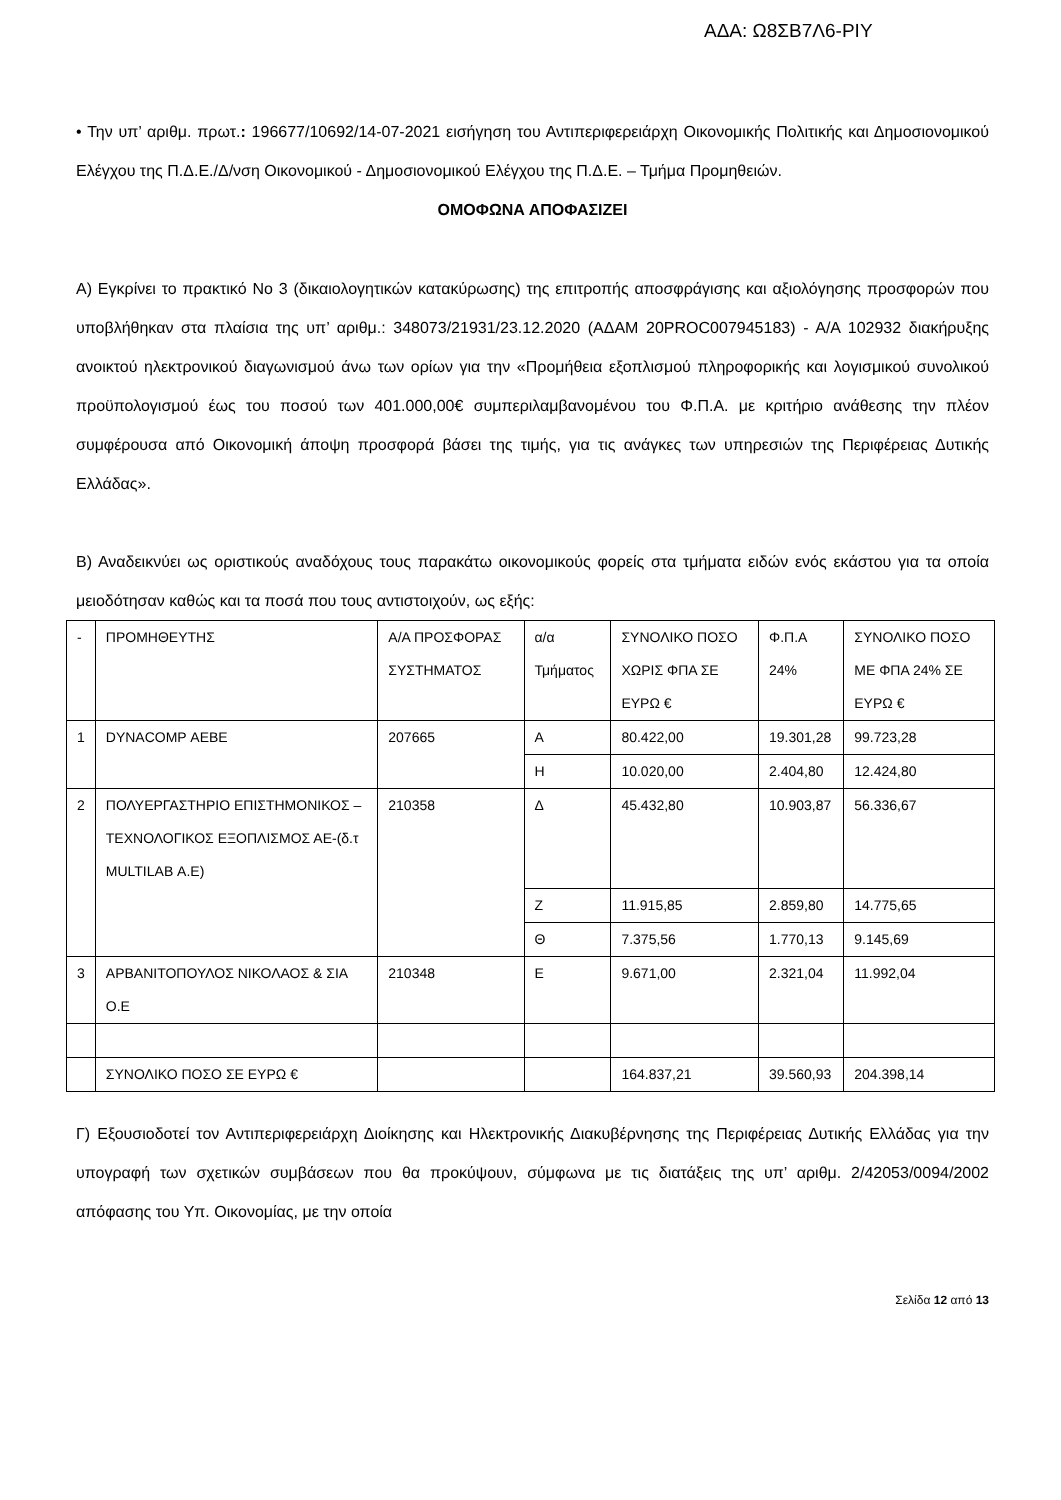ΑΔΑ: Ω8ΣΒ7Λ6-ΡΙΥ
• Την υπ’ αριθμ. πρωτ.: 196677/10692/14-07-2021 εισήγηση του Αντιπεριφερειάρχη Οικονομικής Πολιτικής και Δημοσιονομικού Ελέγχου της Π.Δ.Ε./Δ/νση Οικονομικού - Δημοσιονομικού Ελέγχου της Π.Δ.Ε. – Τμήμα Προμηθειών.
ΟΜΟΦΩΝΑ ΑΠΟΦΑΣΙΖΕΙ
Α) Εγκρίνει το πρακτικό Νο 3 (δικαιολογητικών κατακύρωσης) της επιτροπής αποσφράγισης και αξιολόγησης προσφορών που υποβλήθηκαν στα πλαίσια της υπ’ αριθμ.: 348073/21931/23.12.2020 (ΑΔΑΜ 20PROC007945183) - Α/Α 102932 διακήρυξης ανοικτού ηλεκτρονικού διαγωνισμού άνω των ορίων για την «Προμήθεια εξοπλισμού πληροφορικής και λογισμικού συνολικού προϋπολογισμού έως του ποσού των 401.000,00€ συμπεριλαμβανομένου του Φ.Π.Α. με κριτήριο ανάθεσης την πλέον συμφέρουσα από Οικονομική άποψη προσφορά βάσει της τιμής, για τις ανάγκες των υπηρεσιών της Περιφέρειας Δυτικής Ελλάδας».
Β) Αναδεικνύει ως οριστικούς αναδόχους τους παρακάτω οικονομικούς φορείς στα τμήματα ειδών ενός εκάστου για τα οποία μειοδότησαν καθώς και τα ποσά που τους αντιστοιχούν, ως εξής:
| - | ΠΡΟΜΗΘΕΥΤΗΣ | Α/Α ΠΡΟΣΦΟΡΑΣ ΣΥΣΤΗΜΑΤΟΣ | α/α Τμήματος | ΣΥΝΟΛΙΚΟ ΠΟΣΟ ΧΩΡΙΣ ΦΠΑ ΣΕ ΕΥΡΩ € | Φ.Π.Α 24% | ΣΥΝΟΛΙΚΟ ΠΟΣΟ ΜΕ ΦΠΑ 24% ΣΕ ΕΥΡΩ € |
| 1 | DYNACOMP ΑΕΒΕ | 207665 | Α | 80.422,00 | 19.301,28 | 99.723,28 |
| | | | Η | 10.020,00 | 2.404,80 | 12.424,80 |
| 2 | ΠΟΛΥΕΡΓΑΣΤΗΡΙΟ ΕΠΙΣΤΗΜΟΝΙΚΟΣ – ΤΕΧΝΟΛΟΓΙΚΟΣ ΕΞΟΠΛΙΣΜΟΣ ΑΕ-(δ.τ MULTILAB Α.Ε) | 210358 | Δ | 45.432,80 | 10.903,87 | 56.336,67 |
| | | | Ζ | 11.915,85 | 2.859,80 | 14.775,65 |
| | | | Θ | 7.375,56 | 1.770,13 | 9.145,69 |
| 3 | ΑΡΒΑΝΙΤΟΠΟΥΛΟΣ ΝΙΚΟΛΑΟΣ & ΣΙΑ Ο.Ε | 210348 | Ε | 9.671,00 | 2.321,04 | 11.992,04 |
| | ΣΥΝΟΛΙΚΟ ΠΟΣΟ ΣΕ ΕΥΡΩ € | | | 164.837,21 | 39.560,93 | 204.398,14 |
Γ) Εξουσιοδοτεί τον Αντιπεριφερειάρχη Διοίκησης και Ηλεκτρονικής Διακυβέρνησης της Περιφέρειας Δυτικής Ελλάδας για την υπογραφή των σχετικών συμβάσεων που θα προκύψουν, σύμφωνα με τις διατάξεις της υπ’ αριθμ. 2/42053/0094/2002 απόφασης του Υπ. Οικονομίας, με την οποία
Σελίδα 12 από 13